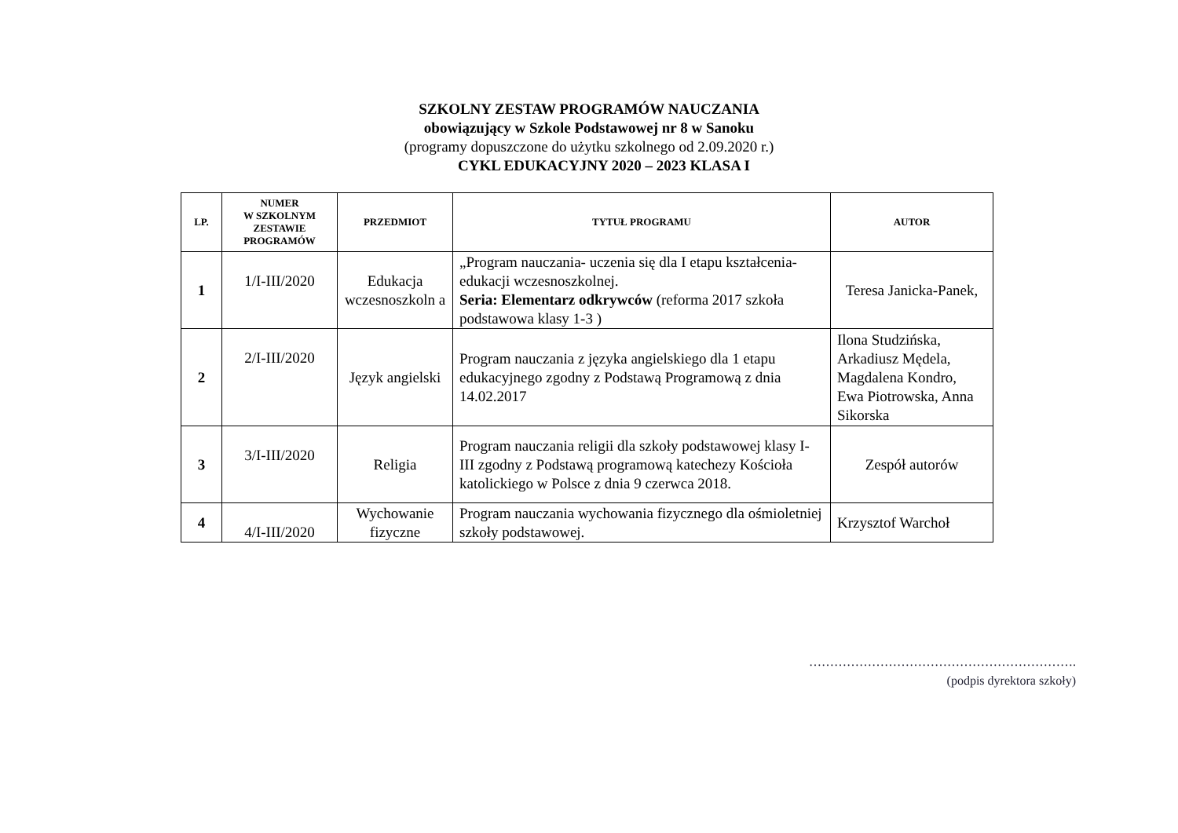SZKOLNY ZESTAW PROGRAMÓW NAUCZANIA
obowiązujący w Szkole Podstawowej nr 8 w Sanoku
(programy dopuszczone do użytku szkolnego od 2.09.2020 r.)
CYKL EDUKACYJNY 2020 – 2023 KLASA I
| LP. | NUMER W SZKOLNYM ZESTAWIE PROGRAMÓW | PRZEDMIOT | TYTUŁ PROGRAMU | AUTOR |
| --- | --- | --- | --- | --- |
| 1 | 1/I-III/2020 | Edukacja wczesnoszkoln a | „Program nauczania- uczenia się dla I etapu kształcenia- edukacji wczesnoszkolnej. Seria: Elementarz odkrywców (reforma 2017 szkoła podstawowa klasy 1-3 ) | Teresa Janicka-Panek, |
| 2 | 2/I-III/2020 | Język angielski | Program nauczania z języka angielskiego dla 1 etapu edukacyjnego zgodny z Podstawą Programową z dnia 14.02.2017 | Ilona Studzińska, Arkadiusz Mędela, Magdalena Kondro, Ewa Piotrowska, Anna Sikorska |
| 3 | 3/I-III/2020 | Religia | Program nauczania religii dla szkoły podstawowej klasy I-III zgodny z Podstawą programową katechezy Kościoła katolickiego w Polsce z dnia 9 czerwca 2018. | Zespół autorów |
| 4 | 4/I-III/2020 | Wychowanie fizyczne | Program nauczania wychowania fizycznego dla ośmioletniej szkoły podstawowej. | Krzysztof Warchoł |
……………………………………………………….
(podpis dyrektora szkoły)